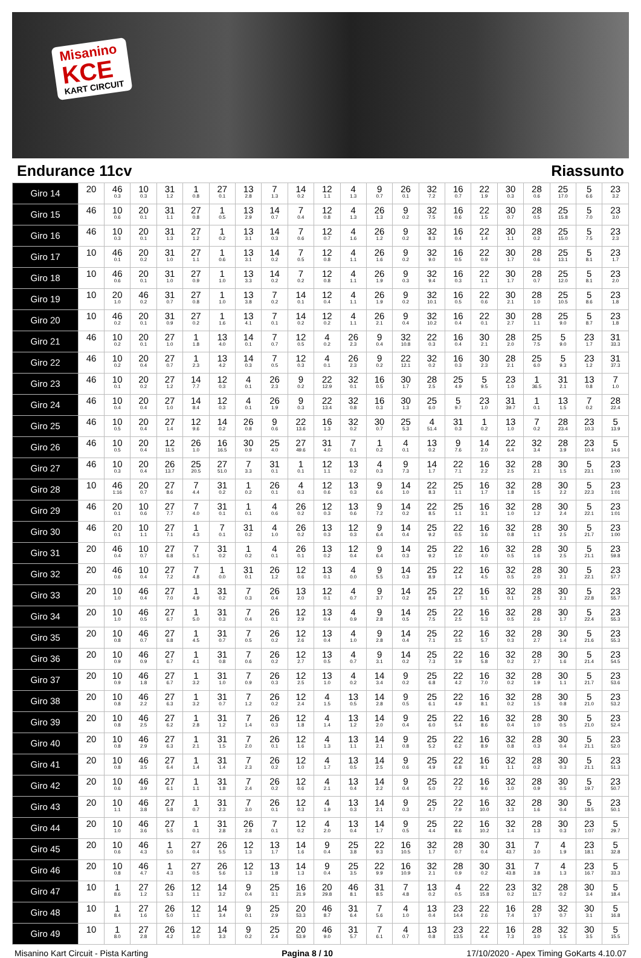Misanino
KCE
KART CIRCUIT
Endurance 11cv Riassunto
| Giro 14 | 20 | 46 0.3 | 10 0.3 | 31 1.2 | 1 0.8 | 27 0.1 | 13 2.8 | 7 1.3 | 14 0.2 | 12 1.1 | 4 1.3 | 9 0.7 | 26 0.1 | 32 7.2 | 16 0.7 | 22 1.9 | 30 0.3 | 28 0.6 | 25 17.0 | 5 6.6 | 23 3.2 |
| Giro 15 | 46 | 10 0.6 | 20 0.1 | 31 1.1 | 27 0.8 | 1 0.5 | 13 2.9 | 14 0.7 | 7 0.4 | 12 0.8 | 4 1.3 | 26 1.3 | 9 0.2 | 32 7.5 | 16 0.6 | 22 1.5 | 30 0.7 | 28 0.5 | 25 15.8 | 5 7.0 | 23 3.0 |
| Giro 16 | 46 | 10 0.3 | 20 0.1 | 31 1.3 | 27 1.2 | 1 0.2 | 13 3.1 | 14 0.3 | 7 0.6 | 12 0.7 | 4 1.6 | 26 1.2 | 9 0.2 | 32 8.3 | 16 0.4 | 22 1.4 | 30 1.1 | 28 0.2 | 25 15.0 | 5 7.5 | 23 2.3 |
| Giro 17 | 10 | 46 0.1 | 20 0.2 | 31 1.0 | 27 1.1 | 1 0.6 | 13 3.1 | 14 0.2 | 7 0.5 | 12 0.8 | 4 1.1 | 26 1.6 | 9 0.2 | 32 9.0 | 16 0.5 | 22 0.9 | 30 1.7 | 28 0.6 | 25 13.1 | 5 8.1 | 23 1.7 |
| Giro 18 | 10 | 46 0.6 | 20 0.1 | 31 1.0 | 27 0.9 | 1 1.0 | 13 3.3 | 14 0.2 | 7 0.2 | 12 0.8 | 4 1.1 | 26 1.9 | 9 0.3 | 32 9.4 | 16 0.3 | 22 1.1 | 30 1.7 | 28 0.7 | 25 12.0 | 5 8.1 | 23 2.0 |
| Giro 19 | 10 | 20 1.0 | 46 0.2 | 31 0.7 | 27 0.8 | 1 1.0 | 13 3.8 | 7 0.2 | 14 0.1 | 12 0.4 | 4 1.1 | 26 1.9 | 9 0.2 | 32 10.1 | 16 0.5 | 22 0.6 | 30 2.1 | 28 1.0 | 25 10.5 | 5 8.6 | 23 1.8 |
| Giro 20 | 10 | 46 0.2 | 20 0.1 | 31 0.9 | 27 0.2 | 1 1.6 | 13 4.1 | 7 0.1 | 14 0.2 | 12 0.2 | 4 1.1 | 26 2.1 | 9 0.4 | 32 10.2 | 16 0.4 | 22 0.1 | 30 2.7 | 28 1.1 | 25 9.0 | 5 8.7 | 23 1.8 |
| Giro 21 | 46 | 10 0.2 | 20 0.1 | 27 1.0 | 1 1.8 | 13 4.0 | 14 0.1 | 7 0.7 | 12 0.5 | 4 0.2 | 26 2.3 | 9 0.4 | 32 10.8 | 22 0.3 | 16 0.4 | 30 2.1 | 28 2.0 | 25 7.5 | 5 9.0 | 23 1.7 | 31 33.3 |
| Giro 22 | 46 | 10 0.2 | 20 0.4 | 27 0.7 | 1 2.3 | 13 4.2 | 14 0.3 | 7 0.5 | 12 0.3 | 4 0.1 | 26 2.3 | 9 0.2 | 22 12.1 | 32 0.2 | 16 0.3 | 30 2.3 | 28 2.1 | 25 6.0 | 5 9.3 | 23 1.2 | 31 37.3 |
| Giro 23 | 46 | 10 0.1 | 20 0.2 | 27 1.2 | 14 7.7 | 12 0.3 | 4 0.1 | 26 2.3 | 9 0.2 | 22 12.9 | 32 0.1 | 16 0.5 | 30 1.7 | 28 2.5 | 25 4.9 | 5 9.5 | 23 1.0 | 1 36.5 | 31 2.1 | 13 0.8 | 7 1.0 |
| Giro 24 | 46 | 10 0.4 | 20 0.4 | 27 1.0 | 14 8.4 | 12 0.3 | 4 0.1 | 26 1.9 | 9 0.3 | 22 13.4 | 32 0.8 | 16 0.3 | 30 1.3 | 25 6.0 | 5 9.7 | 23 1.0 | 31 39.7 | 1 0.1 | 13 1.5 | 7 0.2 | 28 22.4 |
| Giro 25 | 46 | 10 0.5 | 20 0.4 | 27 1.4 | 12 9.6 | 14 0.2 | 26 0.8 | 9 0.6 | 22 13.6 | 16 1.3 | 32 0.2 | 30 0.7 | 25 5.3 | 4 51.4 | 31 0.3 | 1 0.2 | 13 1.0 | 7 0.2 | 28 23.4 | 23 10.3 | 5 13.9 |
| Giro 26 | 46 | 10 0.5 | 20 0.4 | 12 11.5 | 26 1.0 | 16 16.5 | 30 0.9 | 25 4.0 | 27 49.6 | 31 4.0 | 7 0.1 | 1 0.2 | 4 0.1 | 13 0.2 | 9 7.6 | 14 2.0 | 22 6.4 | 32 3.4 | 28 3.9 | 23 10.4 | 5 14.6 |
| Giro 27 | 46 | 10 0.3 | 20 0.4 | 26 13.7 | 25 20.5 | 27 51.0 | 7 3.3 | 31 0.1 | 1 0.1 | 12 1.1 | 13 0.2 | 4 0.3 | 9 7.3 | 14 1.7 | 22 7.1 | 16 2.2 | 32 2.5 | 28 2.1 | 30 1.5 | 5 23.1 | 23 1:00 |
| Giro 28 | 10 | 46 1:16 | 20 0.7 | 27 8.6 | 7 4.4 | 31 0.2 | 1 0.2 | 26 0.1 | 4 0.3 | 12 0.6 | 13 0.3 | 9 6.6 | 14 1.0 | 22 8.3 | 25 1.1 | 16 1.7 | 32 1.8 | 28 1.5 | 30 2.2 | 5 22.3 | 23 1:01 |
| Giro 29 | 46 | 20 0.1 | 10 0.6 | 27 7.7 | 7 4.0 | 31 0.1 | 1 0.1 | 4 0.6 | 26 0.2 | 12 0.3 | 13 0.6 | 9 7.2 | 14 0.2 | 22 8.5 | 25 1.1 | 16 3.1 | 32 1.0 | 28 1.2 | 30 2.4 | 5 22.1 | 23 1:01 |
| Giro 30 | 46 | 20 0.1 | 10 1.1 | 27 7.1 | 1 4.3 | 7 0.1 | 31 0.2 | 4 1.0 | 26 0.2 | 13 0.3 | 12 0.3 | 9 6.4 | 14 0.4 | 25 9.2 | 22 0.5 | 16 3.6 | 32 0.8 | 28 1.1 | 30 2.5 | 5 21.7 | 23 1:00 |
| Giro 31 | 20 | 46 0.4 | 10 0.7 | 27 6.8 | 7 5.1 | 31 0.2 | 1 0.2 | 4 0.1 | 26 0.1 | 13 0.2 | 12 0.4 | 9 6.4 | 14 0.3 | 25 9.2 | 22 1.0 | 16 4.0 | 32 0.5 | 28 1.6 | 30 2.5 | 5 21.1 | 23 59.8 |
| Giro 32 | 20 | 46 0.6 | 10 0.4 | 27 7.2 | 7 4.8 | 1 0.0 | 31 0.1 | 26 1.2 | 12 0.6 | 13 0.1 | 4 0.0 | 9 5.5 | 14 0.3 | 25 8.9 | 22 1.4 | 16 4.5 | 32 0.5 | 28 2.0 | 30 2.1 | 5 22.1 | 23 57.7 |
| Giro 33 | 20 | 10 1.0 | 46 0.4 | 27 7.0 | 1 4.9 | 31 0.2 | 7 0.3 | 26 0.4 | 13 2.0 | 12 0.1 | 4 0.7 | 9 3.7 | 14 0.2 | 25 8.4 | 22 1.7 | 16 5.1 | 32 0.1 | 28 2.5 | 30 2.1 | 5 22.8 | 23 55.7 |
| Giro 34 | 20 | 10 1.0 | 46 0.5 | 27 6.7 | 1 5.0 | 31 0.3 | 7 0.4 | 26 0.1 | 12 2.9 | 13 0.4 | 4 0.9 | 9 2.8 | 14 0.5 | 25 7.5 | 22 2.5 | 16 5.3 | 32 0.5 | 28 2.6 | 30 1.7 | 5 22.4 | 23 55.3 |
| Giro 35 | 20 | 10 0.8 | 46 0.7 | 27 6.8 | 1 4.5 | 31 0.7 | 7 0.5 | 26 0.2 | 12 2.6 | 13 0.4 | 4 1.0 | 9 2.8 | 14 0.4 | 25 7.1 | 22 3.5 | 16 5.7 | 32 0.3 | 28 2.7 | 30 1.4 | 5 21.6 | 23 55.3 |
| Giro 36 | 20 | 10 0.9 | 46 0.9 | 27 6.7 | 1 4.1 | 31 0.8 | 7 0.6 | 26 0.2 | 12 2.7 | 13 0.5 | 4 0.7 | 9 3.1 | 14 0.2 | 25 7.3 | 22 3.9 | 16 5.8 | 32 0.2 | 28 2.7 | 30 1.6 | 5 21.4 | 23 54.5 |
| Giro 37 | 20 | 10 0.9 | 46 1.8 | 27 6.7 | 1 3.2 | 31 1.0 | 7 0.9 | 26 0.3 | 12 2.5 | 13 1.0 | 4 0.2 | 14 3.4 | 9 0.2 | 25 6.8 | 22 4.2 | 16 7.0 | 32 0.2 | 28 1.9 | 30 1.1 | 5 21.7 | 23 53.6 |
| Giro 38 | 20 | 10 0.8 | 46 2.2 | 27 6.3 | 1 3.2 | 31 0.7 | 7 1.2 | 26 0.2 | 12 2.4 | 4 1.5 | 13 0.5 | 14 2.8 | 9 0.5 | 25 6.1 | 22 4.9 | 16 8.1 | 32 0.2 | 28 1.5 | 30 0.8 | 5 21.0 | 23 53.2 |
| Giro 39 | 20 | 10 0.8 | 46 2.5 | 27 6.2 | 1 2.8 | 31 1.2 | 7 1.4 | 26 0.3 | 12 1.8 | 4 1.4 | 13 1.2 | 14 2.0 | 9 0.4 | 25 6.0 | 22 5.4 | 16 8.6 | 32 0.4 | 28 1.0 | 30 0.5 | 5 21.0 | 23 52.4 |
| Giro 40 | 20 | 10 0.8 | 46 2.9 | 27 6.3 | 1 2.1 | 31 1.5 | 7 2.0 | 26 0.1 | 12 1.6 | 4 1.3 | 13 1.1 | 14 2.1 | 9 0.8 | 25 5.2 | 22 6.2 | 16 8.9 | 32 0.8 | 28 0.3 | 30 0.4 | 5 21.1 | 23 52.0 |
| Giro 41 | 20 | 10 0.8 | 46 3.5 | 27 6.4 | 1 1.4 | 31 1.4 | 7 2.3 | 26 0.2 | 12 1.0 | 4 1.7 | 13 0.5 | 14 2.5 | 9 0.6 | 25 4.9 | 22 6.8 | 16 9.1 | 32 1.1 | 28 0.2 | 30 0.3 | 5 21.1 | 23 51.3 |
| Giro 42 | 20 | 10 0.6 | 46 3.9 | 27 6.1 | 1 1.1 | 31 1.8 | 7 2.4 | 26 0.2 | 12 0.6 | 4 2.1 | 13 0.4 | 14 2.2 | 9 0.4 | 25 5.0 | 22 7.2 | 16 9.6 | 32 1.0 | 28 0.9 | 30 0.5 | 5 19.7 | 23 50.7 |
| Giro 43 | 20 | 10 1.1 | 46 3.8 | 27 5.8 | 1 0.7 | 31 2.3 | 7 3.0 | 26 0.1 | 12 0.3 | 4 1.9 | 13 0.3 | 14 2.1 | 9 0.3 | 25 4.7 | 22 7.9 | 16 10.0 | 32 1.3 | 28 1.6 | 30 0.4 | 5 18.5 | 23 50.1 |
| Giro 44 | 20 | 10 1.0 | 46 3.6 | 27 5.5 | 1 0.1 | 31 2.8 | 26 2.8 | 7 0.1 | 12 0.2 | 4 2.0 | 13 0.4 | 14 1.7 | 9 0.5 | 25 4.4 | 22 8.6 | 16 10.2 | 32 1.4 | 28 1.3 | 30 0.3 | 23 1:07 | 5 29.7 |
| Giro 45 | 20 | 10 0.6 | 46 4.3 | 1 5.0 | 27 0.4 | 26 5.5 | 12 1.3 | 13 1.7 | 14 1.6 | 9 0.4 | 25 3.8 | 22 9.3 | 16 10.5 | 32 1.7 | 28 0.7 | 30 0.4 | 31 43.7 | 7 3.0 | 4 1.9 | 23 18.1 | 5 32.8 |
| Giro 46 | 20 | 10 0.8 | 46 4.7 | 1 4.3 | 27 0.5 | 26 5.6 | 12 1.3 | 13 1.8 | 14 1.3 | 9 0.4 | 25 3.5 | 22 9.9 | 16 10.9 | 32 2.1 | 28 0.9 | 30 0.2 | 31 43.8 | 7 3.8 | 4 1.3 | 23 16.7 | 5 33.3 |
| Giro 47 | 10 | 1 8.6 | 27 1.2 | 26 5.3 | 12 1.1 | 14 3.2 | 9 0.4 | 25 3.1 | 16 21.9 | 20 29.8 | 46 8.1 | 31 8.5 | 7 4.8 | 13 0.2 | 4 0.5 | 22 15.8 | 23 0.2 | 32 11.7 | 28 0.2 | 30 3.4 | 5 18.4 |
| Giro 48 | 10 | 1 8.4 | 27 1.6 | 26 5.0 | 12 1.1 | 14 3.4 | 9 0.1 | 25 2.9 | 20 53.3 | 46 8.7 | 31 6.4 | 7 5.6 | 4 1.0 | 13 0.4 | 23 14.4 | 22 2.6 | 16 7.4 | 28 3.7 | 32 0.7 | 30 3.1 | 5 16.8 |
| Giro 49 | 10 | 1 8.0 | 27 2.8 | 26 4.2 | 12 1.0 | 14 3.3 | 9 0.2 | 25 2.4 | 20 53.9 | 46 9.0 | 31 5.7 | 7 6.1 | 4 0.7 | 13 0.8 | 23 13.5 | 22 4.4 | 16 7.3 | 28 3.0 | 32 1.5 | 30 3.5 | 5 15.5 |
Misanino Kart Circuit - Pista Karting Pagina 8 / 10 17/10/2020 - Apex Timing GoKarts 4.10.07